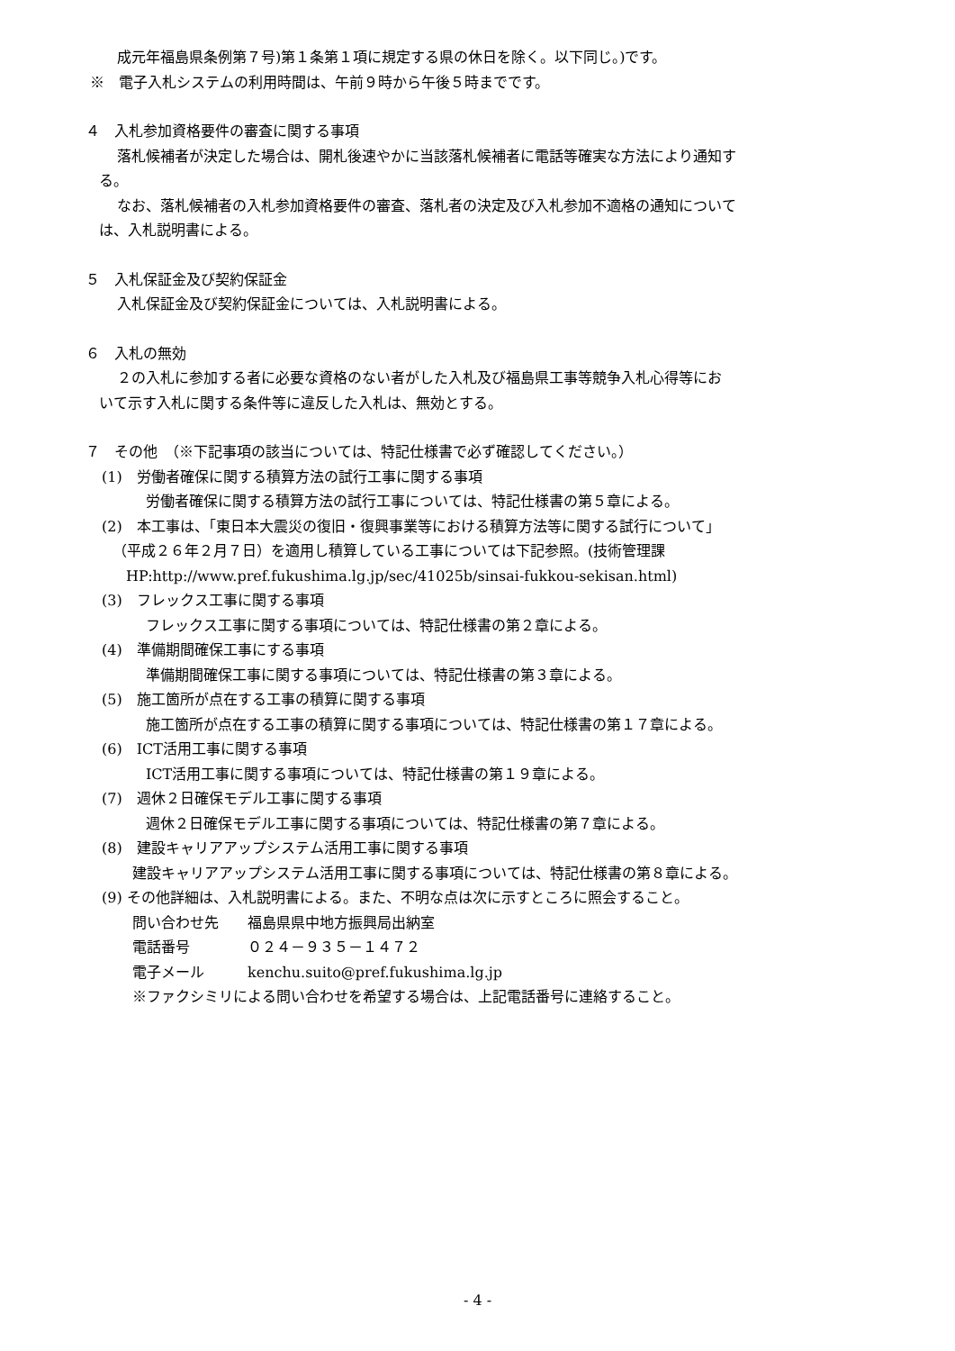成元年福島県条例第７号)第１条第１項に規定する県の休日を除く。以下同じ。)です。
※　電子入札システムの利用時間は、午前９時から午後５時までです。
４　入札参加資格要件の審査に関する事項
落札候補者が決定した場合は、開札後速やかに当該落札候補者に電話等確実な方法により通知す
る。
なお、落札候補者の入札参加資格要件の審査、落札者の決定及び入札参加不適格の通知について
は、入札説明書による。
５　入札保証金及び契約保証金
入札保証金及び契約保証金については、入札説明書による。
６　入札の無効
２の入札に参加する者に必要な資格のない者がした入札及び福島県工事等競争入札心得等にお
いて示す入札に関する条件等に違反した入札は、無効とする。
７　その他　（※下記事項の該当については、特記仕様書で必ず確認してください。）
(1)　労働者確保に関する積算方法の試行工事に関する事項
労働者確保に関する積算方法の試行工事については、特記仕様書の第５章による。
(2)　本工事は、「東日本大震災の復旧・復興事業等における積算方法等に関する試行について」
（平成２６年２月７日）を適用し積算している工事については下記参照。(技術管理課
HP:http://www.pref.fukushima.lg.jp/sec/41025b/sinsai-fukkou-sekisan.html)
(3)　フレックス工事に関する事項
フレックス工事に関する事項については、特記仕様書の第２章による。
(4)　準備期間確保工事にする事項
準備期間確保工事に関する事項については、特記仕様書の第３章による。
(5)　施工箇所が点在する工事の積算に関する事項
施工箇所が点在する工事の積算に関する事項については、特記仕様書の第１７章による。
(6)　ICT活用工事に関する事項
ICT活用工事に関する事項については、特記仕様書の第１９章による。
(7)　週休２日確保モデル工事に関する事項
週休２日確保モデル工事に関する事項については、特記仕様書の第７章による。
(8)　建設キャリアアップシステム活用工事に関する事項
建設キャリアアップシステム活用工事に関する事項については、特記仕様書の第８章による。
(9) その他詳細は、入札説明書による。また、不明な点は次に示すところに照会すること。
問い合わせ先　　福島県県中地方振興局出納室
電話番号　　　　０２４－９３５－１４７２
電子メール　　　kenchu.suito@pref.fukushima.lg.jp
※ファクシミリによる問い合わせを希望する場合は、上記電話番号に連絡すること。
- 4 -